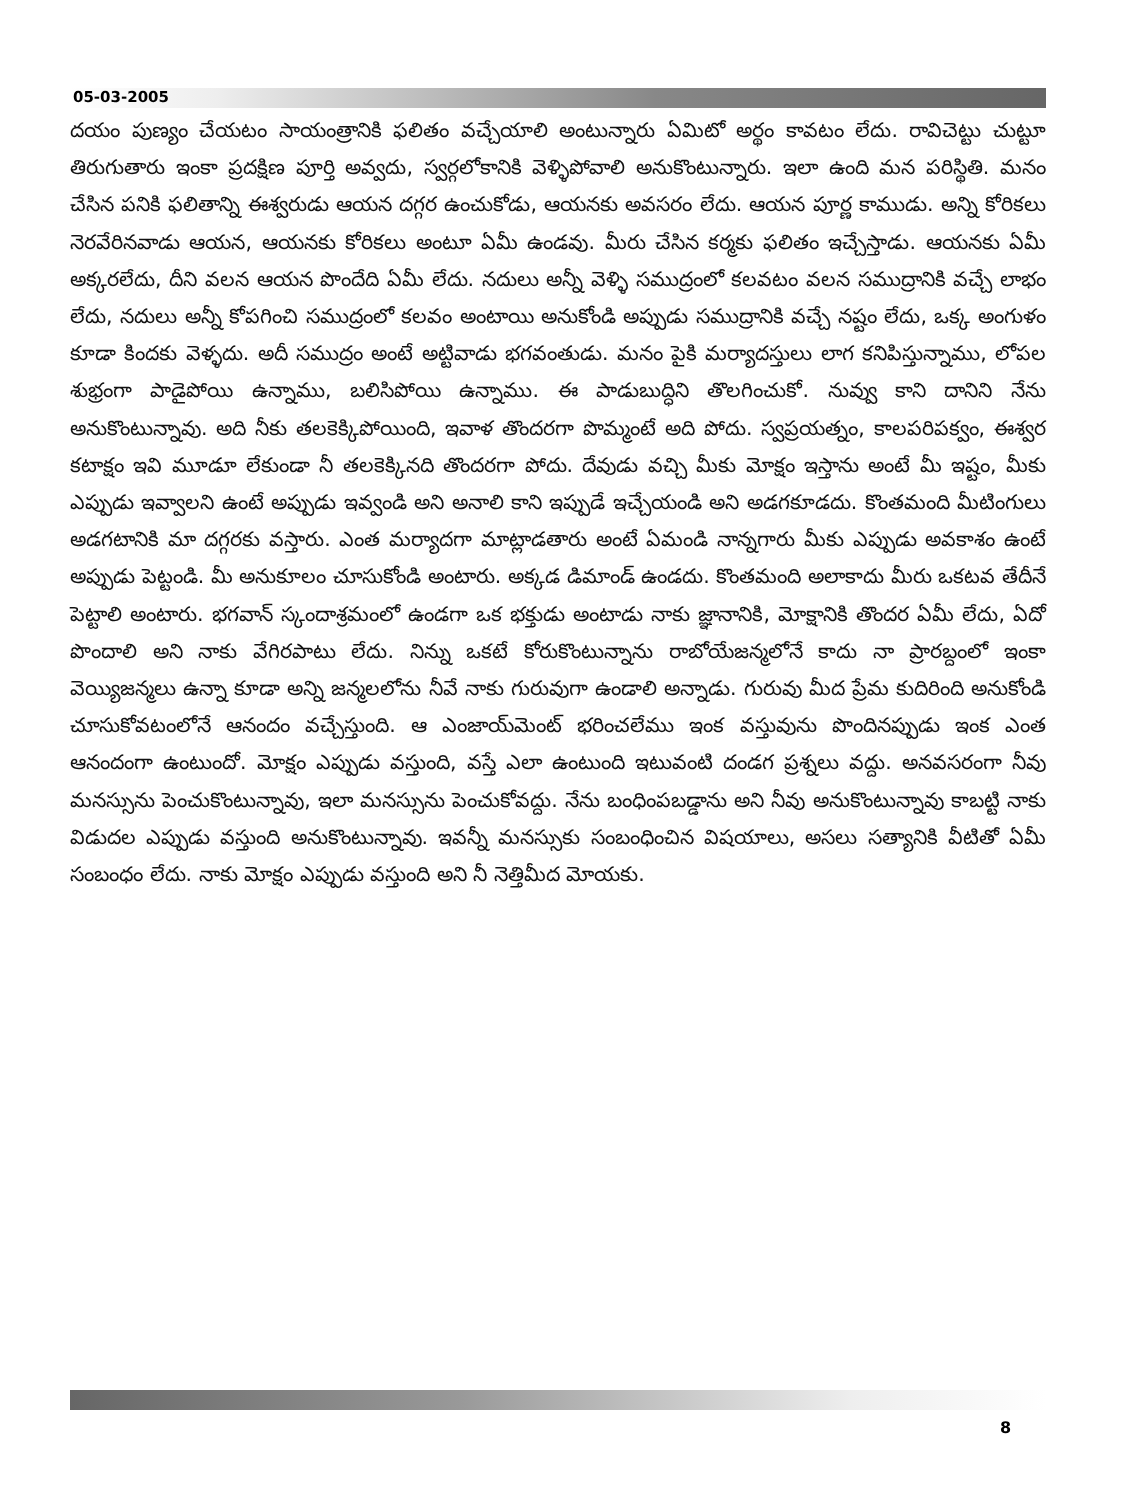05-03-2005
దయం పుణ్యం చేయటం సాయంత్రానికి ఫలితం వచ్చేయాలి అంటున్నారు ఏమిటో అర్థం కావటం లేదు. రావిచెట్టు చుట్టూ తిరుగుతారు ఇంకా ప్రదక్షిణ పూర్తి అవ్వదు, స్వర్గలోకానికి వెళ్ళిపోవాలి అనుకొంటున్నారు. ఇలా ఉంది మన పరిస్థితి. మనం చేసిన పనికి ఫలితాన్ని ఈశ్వరుడు ఆయన దగ్గర ఉంచుకోడు, ఆయనకు అవసరం లేదు. ఆయన పూర్ణ కాముడు. అన్ని కోరికలు నెరవేరినవాడు ఆయన, ఆయనకు కోరికలు అంటూ ఏమీ ఉండవు. మీరు చేసిన కర్మకు ఫలితం ఇచ్చేస్తాడు. ఆయనకు ఏమీ అక్కరలేదు, దీని వలన ఆయన పొందేది ఏమీ లేదు. నదులు అన్నీ వెళ్ళి సముద్రంలో కలవటం వలన సముద్రానికి వచ్చే లాభం లేదు, నదులు అన్నీ కోపగించి సముద్రంలో కలవం అంటాయి అనుకోండి అప్పుడు సముద్రానికి వచ్చే నష్టం లేదు, ఒక్క అంగుళం కూడా కిందకు వెళ్ళదు. అదీ సముద్రం అంటే అట్టివాడు భగవంతుడు. మనం పైకి మర్యాదస్తులు లాగ కనిపిస్తున్నాము, లోపల శుభ్రంగా పాడైపోయి ఉన్నాము, బలిసిపోయి ఉన్నాము. ఈ పాడుబుద్ధిని తొలగించుకో. నువ్వు కాని దానిని నేను అనుకొంటున్నావు. అది నీకు తలకెక్కిపోయింది, ఇవాళ తొందరగా పొమ్మంటే అది పోదు. స్వప్రయత్నం, కాలపరిపక్వం, ఈశ్వర కటాక్షం ఇవి మూడూ లేకుండా నీ తలకెక్కినది తొందరగా పోదు. దేవుడు వచ్చి మీకు మోక్షం ఇస్తాను అంటే మీ ఇష్టం, మీకు ఎప్పుడు ఇవ్వాలని ఉంటే అప్పుడు ఇవ్వండి అని అనాలి కాని ఇప్పుడే ఇచ్చేయండి అని అడగకూడదు. కొంతమంది మీటింగులు అడగటానికి మా దగ్గరకు వస్తారు. ఎంత మర్యాదగా మాట్లాడతారు అంటే ఏమండి నాన్నగారు మీకు ఎప్పుడు అవకాశం ఉంటే అప్పుడు పెట్టండి. మీ అనుకూలం చూసుకోండి అంటారు. అక్కడ డిమాండ్ ఉండదు. కొంతమంది అలాకాదు మీరు ఒకటవ తేదీనే పెట్టాలి అంటారు. భగవాన్ స్కందాశ్రమంలో ఉండగా ఒక భక్తుడు అంటాడు నాకు జ్ఞానానికి, మోక్షానికి తొందర ఏమీ లేదు, ఏదో పొందాలి అని నాకు వేగిరపాటు లేదు. నిన్ను ఒకటే కోరుకొంటున్నాను రాబోయేజన్మలోనే కాదు నా ప్రారబ్దంలో ఇంకా వెయ్యిజన్మలు ఉన్నా కూడా అన్ని జన్మలలోను నీవే నాకు గురువుగా ఉండాలి అన్నాడు. గురువు మీద ప్రేమ కుదిరింది అనుకోండి చూసుకోవటంలోనే ఆనందం వచ్చేస్తుంది. ఆ ఎంజాయ్‌మెంట్ భరించలేము ఇంక వస్తువును పొందినప్పుడు ఇంక ఎంత ఆనందంగా ఉంటుందో. మోక్షం ఎప్పుడు వస్తుంది, వస్తే ఎలా ఉంటుంది ఇటువంటి దండగ ప్రశ్నలు వద్దు. అనవసరంగా నీవు మనస్సును పెంచుకొంటున్నావు, ఇలా మనస్సును పెంచుకోవద్దు. నేను బంధింపబడ్డాను అని నీవు అనుకొంటున్నావు కాబట్టి నాకు విడుదల ఎప్పుడు వస్తుంది అనుకొంటున్నావు. ఇవన్నీ మనస్సుకు సంబంధించిన విషయాలు, అసలు సత్యానికి వీటితో ఏమీ సంబంధం లేదు. నాకు మోక్షం ఎప్పుడు వస్తుంది అని నీ నెత్తిమీద మోయకు.
8